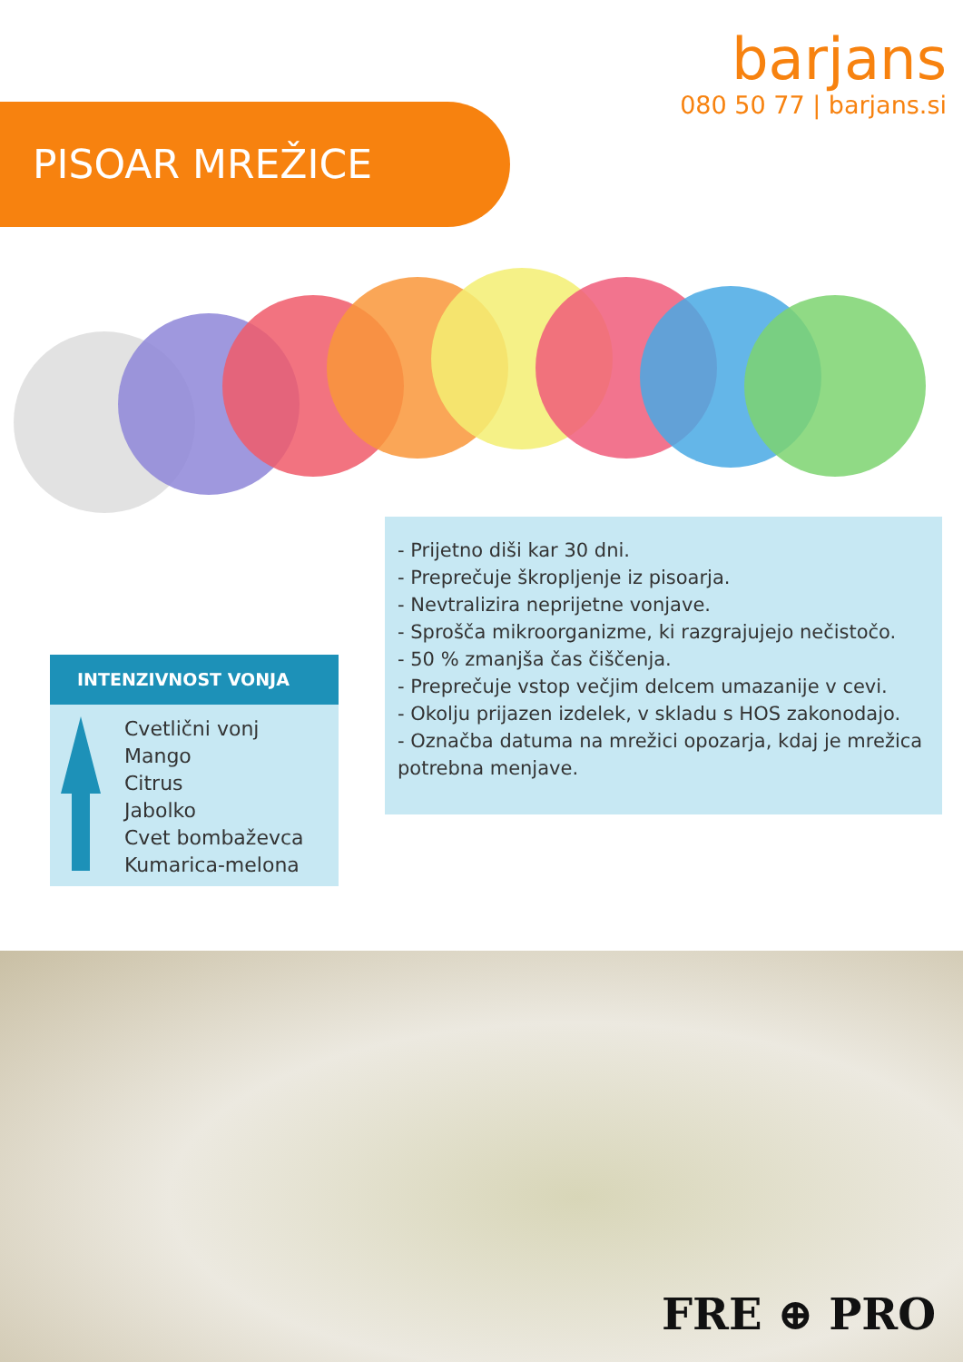barjans
080 50 77 | barjans.si
PISOAR MREŽICE
- Prijetno diši kar 30 dni.
- Preprečuje škropljenje iz pisoarja.
- Nevtralizira neprijetne vonjave.
- Sprošča mikroorganizme, ki razgrajujejo nečistočo.
- 50 % zmanjša čas čiščenja.
- Preprečuje vstop večjim delcem umazanije v cevi.
- Okolju prijazen izdelek, v skladu s HOS zakonodajo.
- Označba datuma na mrežici opozarja, kdaj je mrežica potrebna menjave.
INTENZIVNOST VONJA
Cvetlični vonj
Mango
Citrus
Jabolko
Cvet bombaževca
Kumarica-melona
FRE ⊕ PRO